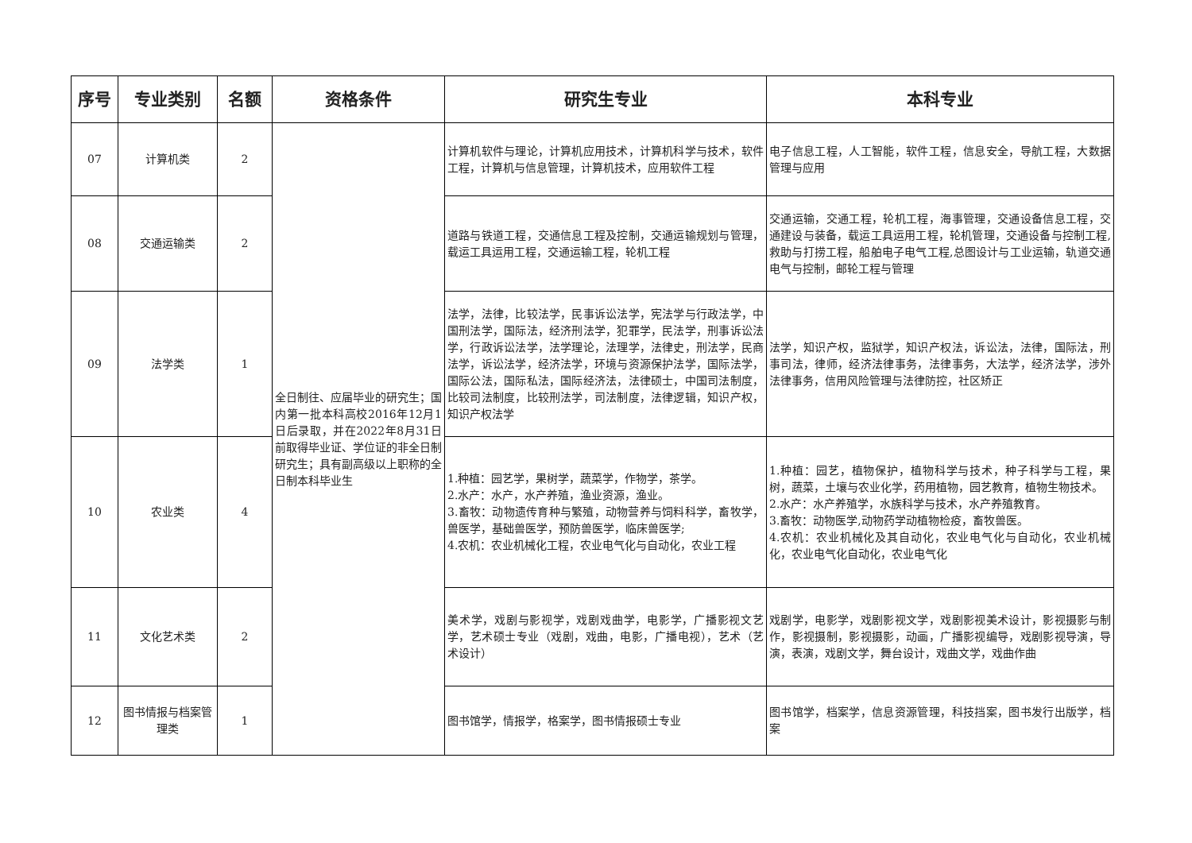| 序号 | 专业类别 | 名额 | 资格条件 | 研究生专业 | 本科专业 |
| --- | --- | --- | --- | --- | --- |
| 07 | 计算机类 | 2 | 全日制往、应届毕业的研究生；国内第一批本科高校2016年12月1日后录取，并在2022年8月31日前取得毕业证、学位证的非全日制研究生；具有副高级以上职称的全日制本科毕业生 | 计算机软件与理论，计算机应用技术，计算机科学与技术，软件工程，计算机与信息管理，计算机技术，应用软件工程 | 电子信息工程，人工智能，软件工程，信息安全，导航工程，大数据管理与应用 |
| 08 | 交通运输类 | 2 | | 道路与铁道工程，交通信息工程及控制，交通运输规划与管理，载运工具运用工程，交通运输工程，轮机工程 | 交通运输，交通工程，轮机工程，海事管理，交通设备信息工程，交通建设与装备，载运工具运用工程，轮机管理，交通设备与控制工程,救助与打捞工程，船舶电子电气工程,总图设计与工业运输，轨道交通电气与控制，邮轮工程与管理 |
| 09 | 法学类 | 1 | | 法学，法律，比较法学，民事诉讼法学，宪法学与行政法学，中国刑法学，国际法，经济刑法学，犯罪学，民法学，刑事诉讼法学，行政诉讼法学，法学理论，法理学，法律史，刑法学，民商法学，诉讼法学，经济法学，环境与资源保护法学，国际法学，国际公法，国际私法，国际经济法，法律硕士，中国司法制度，比较司法制度，比较刑法学，司法制度，法律逻辑，知识产权，知识产权法学 | 法学，知识产权，监狱学，知识产权法，诉讼法，法律，国际法，刑事司法，律师，经济法律事务，法律事务，大法学，经济法学，涉外法律事务，信用风险管理与法律防控，社区矫正 |
| 10 | 农业类 | 4 | | 1.种植：园艺学，果树学，蔬菜学，作物学，茶学。 2.水产：水产，水产养殖，渔业资源，渔业。 3.畜牧：动物遗传育种与繁殖，动物营养与饲料科学，畜牧学，兽医学，基础兽医学，预防兽医学，临床兽医学; 4.农机：农业机械化工程，农业电气化与自动化，农业工程 | 1.种植：园艺，植物保护，植物科学与技术，种子科学与工程，果树，蔬菜，土壤与农业化学，药用植物，园艺教育，植物生物技术。 2.水产：水产养殖学，水族科学与技术，水产养殖教育。 3.畜牧：动物医学,动物药学动植物检疫，畜牧兽医。 4.农机：农业机械化及其自动化，农业电气化与自动化，农业机械化，农业电气化自动化，农业电气化 |
| 11 | 文化艺术类 | 2 | | 美术学，戏剧与影视学，戏剧戏曲学，电影学，广播影视文艺学，艺术硕士专业（戏剧，戏曲，电影，广播电视），艺术（艺术设计） | 戏剧学，电影学，戏剧影视文学，戏剧影视美术设计，影视摄影与制作，影视摄制，影视摄影，动画，广播影视编导，戏剧影视导演，导演，表演，戏剧文学，舞台设计，戏曲文学，戏曲作曲 |
| 12 | 图书情报与档案管理类 | 1 | | 图书馆学，情报学，格案学，图书情报硕士专业 | 图书馆学，档案学，信息资源管理，科技挡案，图书发行出版学，档案 |